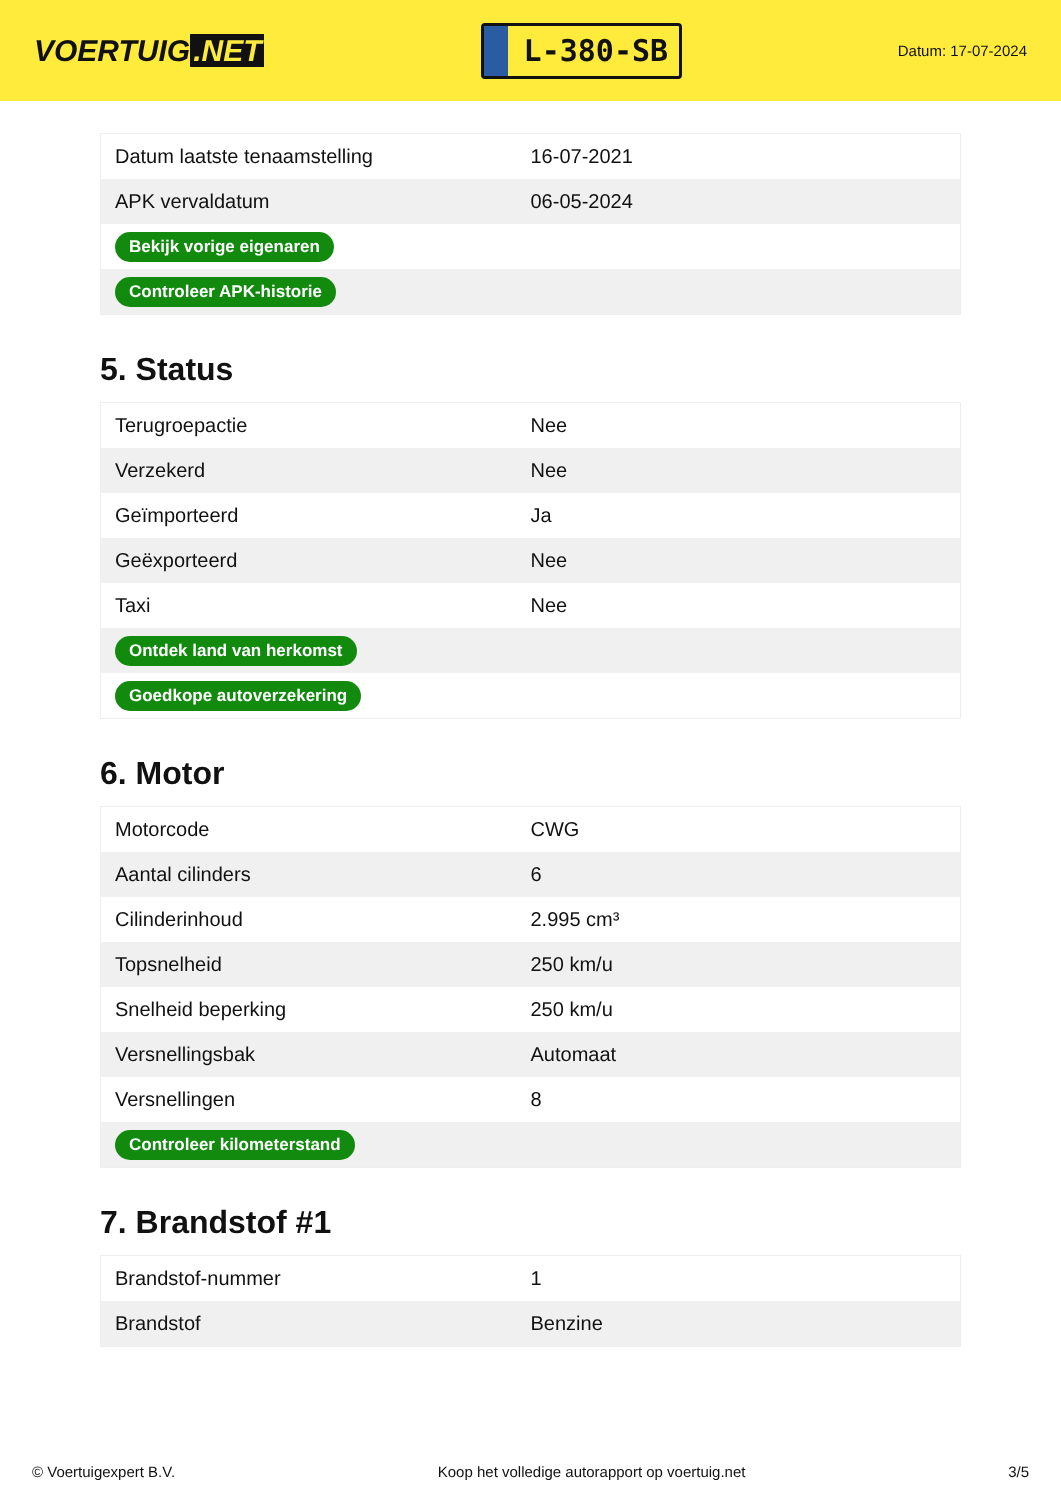VOERTUIG.NET
L-380-SB
Datum: 17-07-2024
| Datum laatste tenaamstelling | 16-07-2021 |
| APK vervaldatum | 06-05-2024 |
| Bekijk vorige eigenaren | |
| Controleer APK-historie | |
5. Status
| Terugroepactie | Nee |
| Verzekerd | Nee |
| Geïmporteerd | Ja |
| Geëxporteerd | Nee |
| Taxi | Nee |
| Ontdek land van herkomst | |
| Goedkope autoverzekering | |
6. Motor
| Motorcode | CWG |
| Aantal cilinders | 6 |
| Cilinderinhoud | 2.995 cm³ |
| Topsnelheid | 250 km/u |
| Snelheid beperking | 250 km/u |
| Versnellingsbak | Automaat |
| Versnellingen | 8 |
| Controleer kilometerstand | |
7. Brandstof #1
| Brandstof-nummer | 1 |
| Brandstof | Benzine |
© Voertuigexpert B.V. Koop het volledige autorapport op voertuig.net 3/5